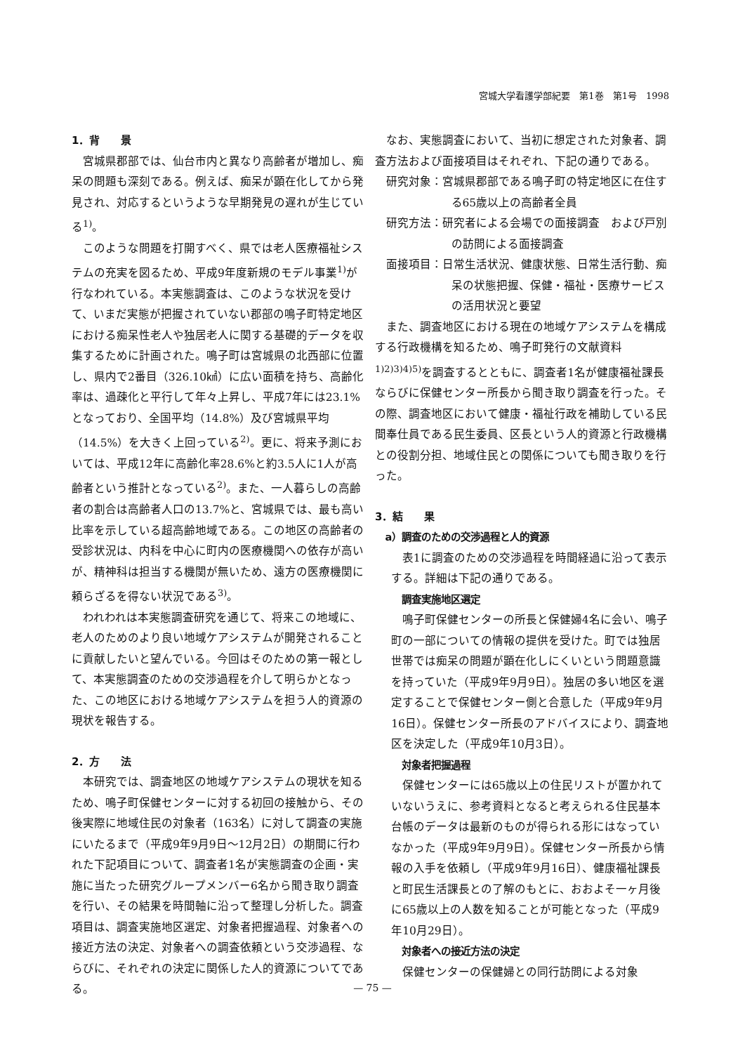宮城大学看護学部紀要　第1巻　第1号　1998
1．背　　景
宮城県郡部では、仙台市内と異なり高齢者が増加し、痴呆の問題も深刻である。例えば、痴呆が顕在化してから発見され、対応するというような早期発見の遅れが生じている<sup>1)</sup>。
このような問題を打開すべく、県では老人医療福祉システムの充実を図るため、平成9年度新規のモデル事業<sup>1)</sup>が行なわれている。本実態調査は、このような状況を受けて、いまだ実態が把握されていない郡部の鳴子町特定地区における痴呆性老人や独居老人に関する基礎的データを収集するために計画された。鳴子町は宮城県の北西部に位置し、県内で2番目（326.10㎢）に広い面積を持ち、高齢化率は、過疎化と平行して年々上昇し、平成7年には23.1%となっており、全国平均（14.8%）及び宮城県平均（14.5%）を大きく上回っている<sup>2)</sup>。更に、将来予測においては、平成12年に高齢化率28.6%と約3.5人に1人が高齢者という推計となっている<sup>2)</sup>。また、一人暮らしの高齢者の割合は高齢者人口の13.7%と、宮城県では、最も高い比率を示している超高齢地域である。この地区の高齢者の受診状況は、内科を中心に町内の医療機関への依存が高いが、精神科は担当する機関が無いため、遠方の医療機関に頼らざるを得ない状況である<sup>3)</sup>。
われわれは本実態調査研究を通じて、将来この地域に、老人のためのより良い地域ケアシステムが開発されることに貢献したいと望んでいる。今回はそのための第一報として、本実態調査のための交渉過程を介して明らかとなった、この地区における地域ケアシステムを担う人的資源の現状を報告する。
2．方　　法
本研究では、調査地区の地域ケアシステムの現状を知るため、鳴子町保健センターに対する初回の接触から、その後実際に地域住民の対象者（163名）に対して調査の実施にいたるまで（平成9年9月9日～12月2日）の期間に行われた下記項目について、調査者1名が実態調査の企画・実施に当たった研究グループメンバー6名から聞き取り調査を行い、その結果を時間軸に沿って整理し分析した。調査項目は、調査実施地区選定、対象者把握過程、対象者への接近方法の決定、対象者への調査依頼という交渉過程、ならびに、それぞれの決定に関係した人的資源についてである。
なお、実態調査において、当初に想定された対象者、調査方法および面接項目はそれぞれ、下記の通りである。
研究対象：宮城県郡部である鳴子町の特定地区に在住する65歳以上の高齢者全員
研究方法：研究者による会場での面接調査　および戸別の訪問による面接調査
面接項目：日常生活状況、健康状態、日常生活行動、痴呆の状態把握、保健・福祉・医療サービスの活用状況と要望
また、調査地区における現在の地域ケアシステムを構成する行政機構を知るため、鳴子町発行の文献資料<sup>1)2)3)4)5)</sup>を調査するとともに、調査者1名が健康福祉課長ならびに保健センター所長から聞き取り調査を行った。その際、調査地区において健康・福祉行政を補助している民間奉仕員である民生委員、区長という人的資源と行政機構との役割分担、地域住民との関係についても聞き取りを行った。
3．結　　果
a）調査のための交渉過程と人的資源
表1に調査のための交渉過程を時間経過に沿って表示する。詳細は下記の通りである。
調査実施地区選定
鳴子町保健センターの所長と保健婦4名に会い、鳴子町の一部についての情報の提供を受けた。町では独居世帯では痴呆の問題が顕在化しにくいという問題意識を持っていた（平成9年9月9日）。独居の多い地区を選定することで保健センター側と合意した（平成9年9月16日）。保健センター所長のアドバイスにより、調査地区を決定した（平成9年10月3日）。
対象者把握過程
保健センターには65歳以上の住民リストが置かれていないうえに、参考資料となると考えられる住民基本台帳のデータは最新のものが得られる形にはなっていなかった（平成9年9月9日）。保健センター所長から情報の入手を依頼し（平成9年9月16日）、健康福祉課長と町民生活課長との了解のもとに、おおよそ一ヶ月後に65歳以上の人数を知ることが可能となった（平成9年10月29日）。
対象者への接近方法の決定
保健センターの保健婦との同行訪問による対象
— 75 —